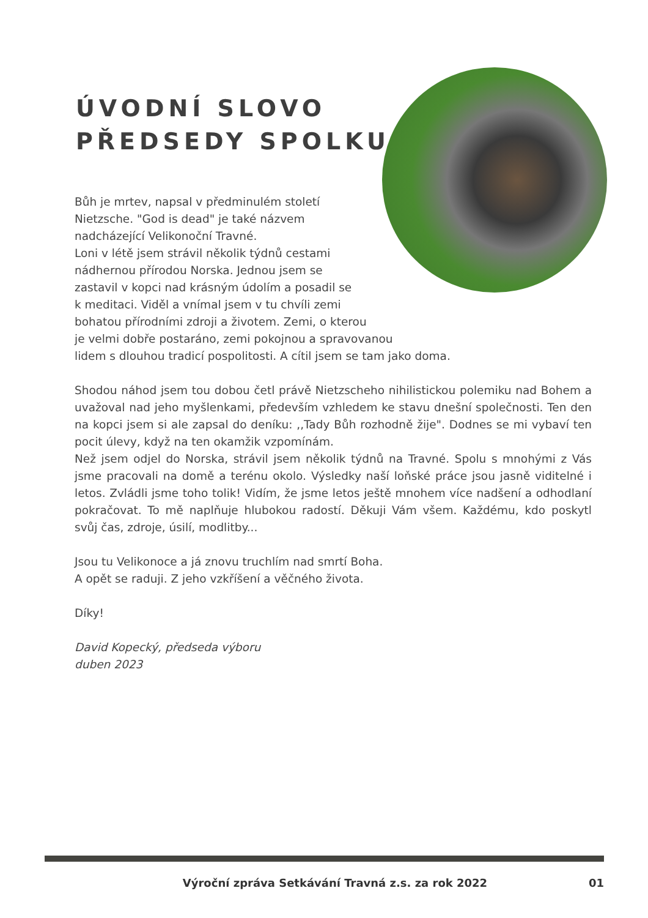ÚVODNÍ SLOVO
PŘEDSEDY SPOLKU
Bůh je mrtev, napsal v předminulém století
Nietzsche. "God is dead" je také názvem
nadcházející Velikonoční Travné.
Loni v létě jsem strávil několik týdnů cestami
nádhernou přírodou Norska. Jednou jsem se
zastavil v kopci nad krásným údolím a posadil se
k meditaci. Viděl a vnímal jsem v tu chvíli zemi
bohatou přírodními zdroji a životem. Zemi, o kterou
je velmi dobře postaráno, zemi pokojnou a spravovanou
lidem s dlouhou tradicí pospolitosti. A cítil jsem se tam jako doma.
Shodou náhod jsem tou dobou četl právě Nietzscheho nihilistickou polemiku nad Bohem a uvažoval nad jeho myšlenkami, především vzhledem ke stavu dnešní společnosti. Ten den na kopci jsem si ale zapsal do deníku: ,,Tady Bůh rozhodně žije". Dodnes se mi vybaví ten pocit úlevy, když na ten okamžik vzpomínám.
Než jsem odjel do Norska, strávil jsem několik týdnů na Travné. Spolu s mnohými z Vás jsme pracovali na domě a terénu okolo. Výsledky naší loňské práce jsou jasně viditelné i letos. Zvládli jsme toho tolik! Vidím, že jsme letos ještě mnohem více nadšení a odhodlaní pokračovat. To mě naplňuje hlubokou radostí. Děkuji Vám všem. Každému, kdo poskytl svůj čas, zdroje, úsilí, modlitby...
Jsou tu Velikonoce a já znovu truchlím nad smrtí Boha.
A opět se raduji. Z jeho vzkříšení a věčného života.
Díky!
David Kopecký, předseda výboru
duben 2023
Výroční zpráva Setkávání Travná z.s. za rok 2022 01